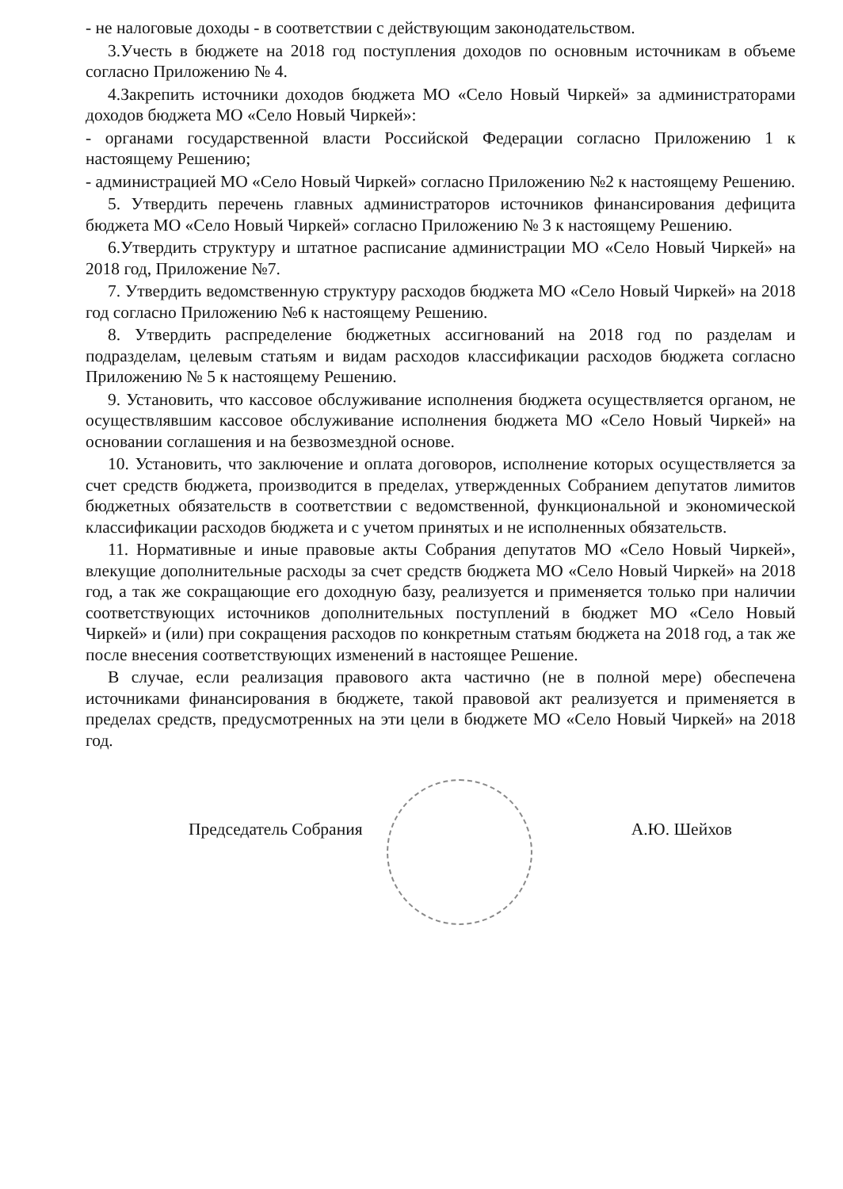- не налоговые доходы - в соответствии с действующим законодательством.
3.Учесть в бюджете на 2018 год поступления доходов по основным источникам в объеме согласно Приложению № 4.
4.Закрепить источники доходов бюджета МО «Село Новый Чиркей» за администраторами доходов бюджета МО «Село Новый Чиркей»:
- органами государственной власти Российской Федерации согласно Приложению 1 к настоящему Решению;
- администрацией МО «Село Новый Чиркей» согласно Приложению №2 к настоящему Решению.
5. Утвердить перечень главных администраторов источников финансирования дефицита бюджета МО «Село Новый Чиркей» согласно Приложению № 3 к настоящему Решению.
6.Утвердить структуру и штатное расписание администрации МО «Село Новый Чиркей» на 2018 год, Приложение №7.
7. Утвердить ведомственную структуру расходов бюджета МО «Село Новый Чиркей» на 2018 год согласно Приложению №6 к настоящему Решению.
8. Утвердить распределение бюджетных ассигнований на 2018 год по разделам и подразделам, целевым статьям и видам расходов классификации расходов бюджета согласно Приложению № 5 к настоящему Решению.
9. Установить, что кассовое обслуживание исполнения бюджета осуществляется органом, не осуществлявшим кассовое обслуживание исполнения бюджета МО «Село Новый Чиркей» на основании соглашения и на безвозмездной основе.
10. Установить, что заключение и оплата договоров, исполнение которых осуществляется за счет средств бюджета, производится в пределах, утвержденных Собранием депутатов лимитов бюджетных обязательств в соответствии с ведомственной, функциональной и экономической классификации расходов бюджета и с учетом принятых и не исполненных обязательств.
11. Нормативные и иные правовые акты Собрания депутатов МО «Село Новый Чиркей», влекущие дополнительные расходы за счет средств бюджета МО «Село Новый Чиркей» на 2018 год, а так же сокращающие его доходную базу, реализуется и применяется только при наличии соответствующих источников дополнительных поступлений в бюджет МО «Село Новый Чиркей» и (или) при сокращения расходов по конкретным статьям бюджета на 2018 год, а так же после внесения соответствующих изменений в настоящее Решение.
В случае, если реализация правового акта частично (не в полной мере) обеспечена источниками финансирования в бюджете, такой правовой акт реализуется и применяется в пределах средств, предусмотренных на эти цели в бюджете МО «Село Новый Чиркей» на 2018 год.
Председатель Собрания А.Ю. Шейхов